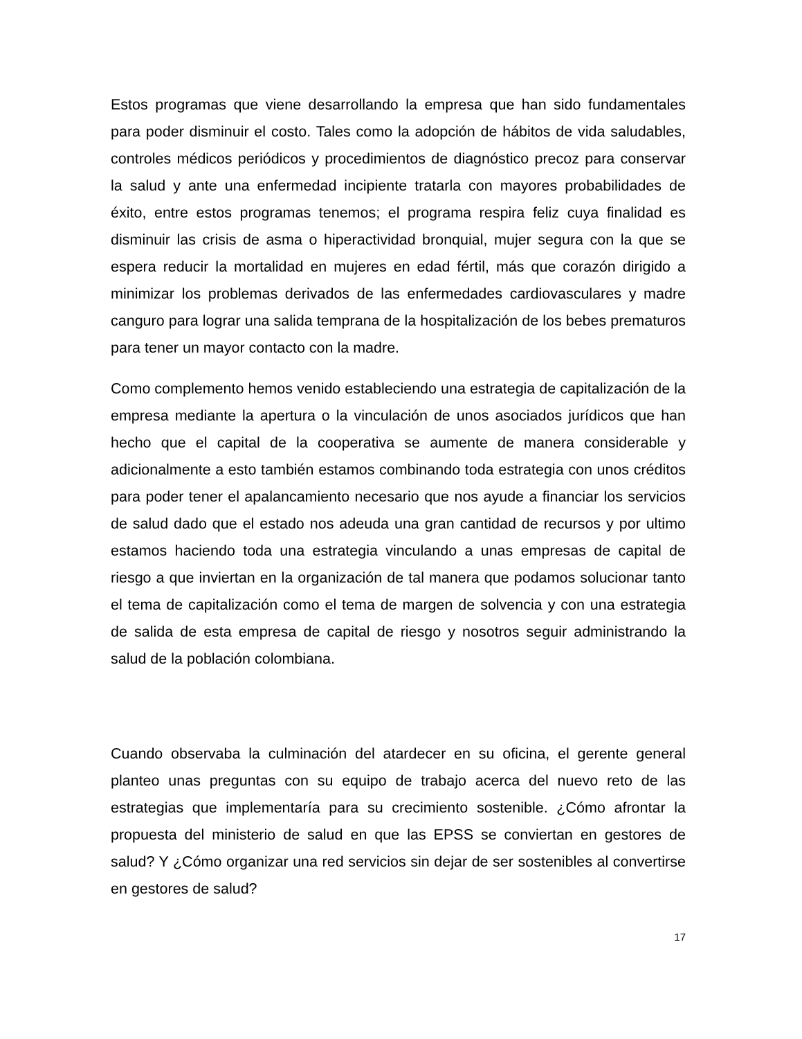Estos programas que viene desarrollando la empresa que han sido fundamentales para poder disminuir el costo. Tales como la adopción de hábitos de vida saludables, controles médicos periódicos y procedimientos de diagnóstico precoz para conservar la salud y ante una enfermedad incipiente tratarla con mayores probabilidades de éxito, entre estos programas tenemos; el programa respira feliz cuya finalidad es disminuir las crisis de asma o hiperactividad bronquial, mujer segura con la que se espera reducir la mortalidad en mujeres en edad fértil, más que corazón dirigido a minimizar los problemas derivados de las enfermedades cardiovasculares y madre canguro para lograr una salida temprana de la hospitalización de los bebes prematuros para tener un mayor contacto con la madre.
Como complemento hemos venido estableciendo una estrategia de capitalización de la empresa mediante la apertura o la vinculación de unos asociados jurídicos que han hecho que el capital de la cooperativa se aumente de manera considerable y adicionalmente a esto también estamos combinando toda estrategia con unos créditos para poder tener el apalancamiento necesario que nos ayude a financiar los servicios de salud dado que el estado nos adeuda una gran cantidad de recursos y por ultimo estamos haciendo toda una estrategia vinculando a unas empresas de capital de riesgo a que inviertan en la organización de tal manera que podamos solucionar tanto el tema de capitalización como el tema de margen de solvencia y con una estrategia de salida de esta empresa de capital de riesgo y nosotros seguir administrando la salud de la población colombiana.
Cuando observaba la culminación del atardecer en su oficina, el gerente general planteo unas preguntas con su equipo de trabajo acerca del nuevo reto de las estrategias que implementaría para su crecimiento sostenible. ¿Cómo afrontar la propuesta del ministerio de salud en que las EPSS se conviertan en gestores de salud? Y ¿Cómo organizar una red servicios sin dejar de ser sostenibles al convertirse en gestores de salud?
17